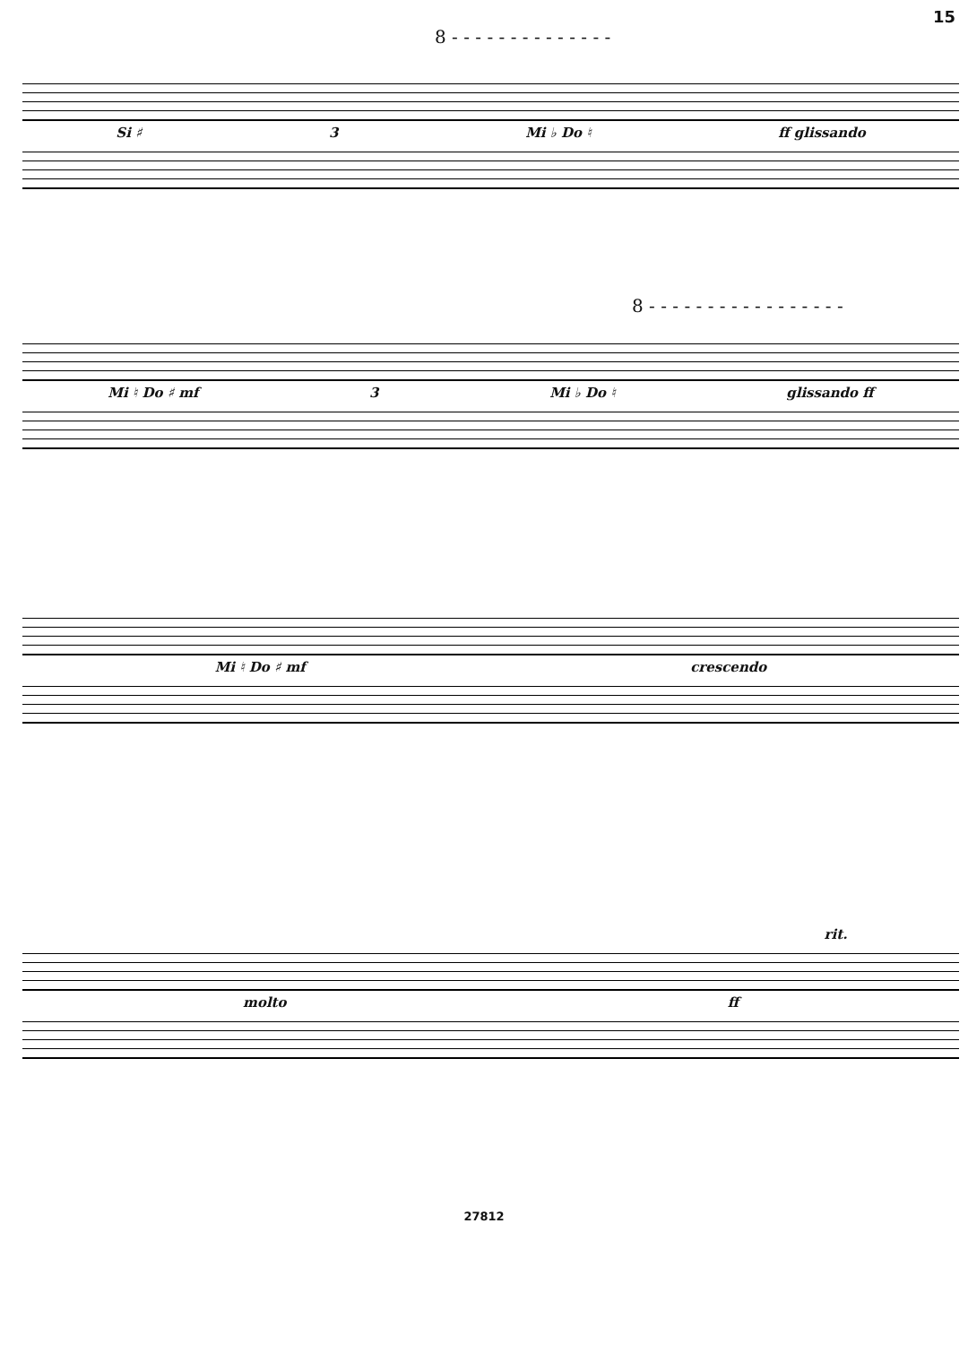15
8 - - - - - - - - - - - - - -
Si ♯ 3 Mi ♭ Do ♮ ff glissando
8 - - - - - - - - - - - - - - - - -
Mi ♮ Do ♯ mf 3 Mi ♭ Do ♮ glissando ff
Mi ♮ Do ♯ mf crescendo
rit.
molto ff
27812